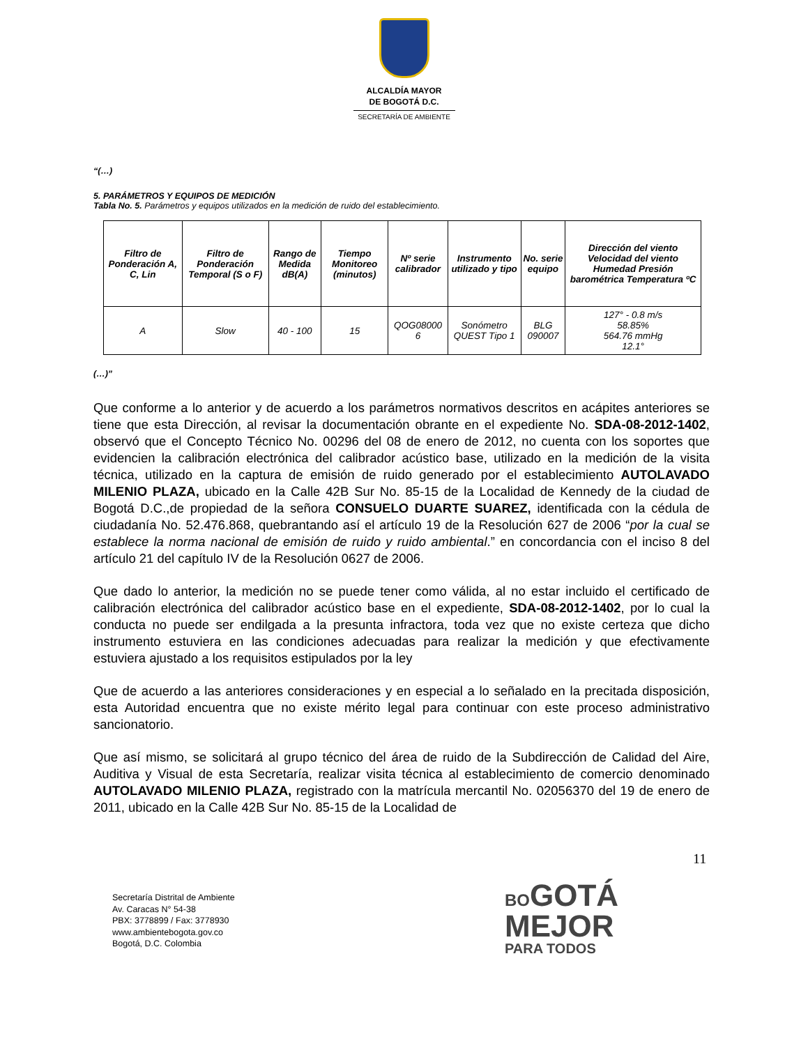ALCALDÍA MAYOR
DE BOGOTÁ D.C.
SECRETARÍA DE AMBIENTE
“(…)
5. PARÁMETROS Y EQUIPOS DE MEDICIÓN
Tabla No. 5. Parámetros y equipos utilizados en la medición de ruido del establecimiento.
| Filtro de Ponderación A, C, Lin | Filtro de Ponderación Temporal (S o F) | Rango de Medida dB(A) | Tiempo Monitoreo (minutos) | Nº serie calibrador | Instrumento utilizado y tipo | No. serie equipo | Dirección del viento Velocidad del viento Humedad Presión barométrica Temperatura ºC |
| --- | --- | --- | --- | --- | --- | --- | --- |
| A | Slow | 40 - 100 | 15 | QOG08000 6 | Sonómetro QUEST Tipo 1 | BLG 090007 | 127° - 0.8 m/s 58.85% 564.76 mmHg 12.1° |
(…)”
Que conforme a lo anterior y de acuerdo a los parámetros normativos descritos en acápites anteriores se tiene que esta Dirección, al revisar la documentación obrante en el expediente No. SDA-08-2012-1402, observó que el Concepto Técnico No. 00296 del 08 de enero de 2012, no cuenta con los soportes que evidencien la calibración electrónica del calibrador acústico base, utilizado en la medición de la visita técnica, utilizado en la captura de emisión de ruido generado por el establecimiento AUTOLAVADO MILENIO PLAZA, ubicado en la Calle 42B Sur No. 85-15 de la Localidad de Kennedy de la ciudad de Bogotá D.C.,de propiedad de la señora CONSUELO DUARTE SUAREZ, identificada con la cédula de ciudadanía No. 52.476.868, quebrantando así el artículo 19 de la Resolución 627 de 2006 “por la cual se establece la norma nacional de emisión de ruido y ruido ambiental.” en concordancia con el inciso 8 del artículo 21 del capítulo IV de la Resolución 0627 de 2006.
Que dado lo anterior, la medición no se puede tener como válida, al no estar incluido el certificado de calibración electrónica del calibrador acústico base en el expediente, SDA-08-2012-1402, por lo cual la conducta no puede ser endilgada a la presunta infractora, toda vez que no existe certeza que dicho instrumento estuviera en las condiciones adecuadas para realizar la medición y que efectivamente estuviera ajustado a los requisitos estipulados por la ley
Que de acuerdo a las anteriores consideraciones y en especial a lo señalado en la precitada disposición, esta Autoridad encuentra que no existe mérito legal para continuar con este proceso administrativo sancionatorio.
Que así mismo, se solicitará al grupo técnico del área de ruido de la Subdirección de Calidad del Aire, Auditiva y Visual de esta Secretaría, realizar visita técnica al establecimiento de comercio denominado AUTOLAVADO MILENIO PLAZA, registrado con la matrícula mercantil No. 02056370 del 19 de enero de 2011, ubicado en la Calle 42B Sur No. 85-15 de la Localidad de
11
Secretaría Distrital de Ambiente
Av. Caracas N° 54-38
PBX: 3778899 / Fax: 3778930
www.ambientebogota.gov.co
Bogotá, D.C. Colombia
BO GOTÁ
MEJOR
PARA TODOS